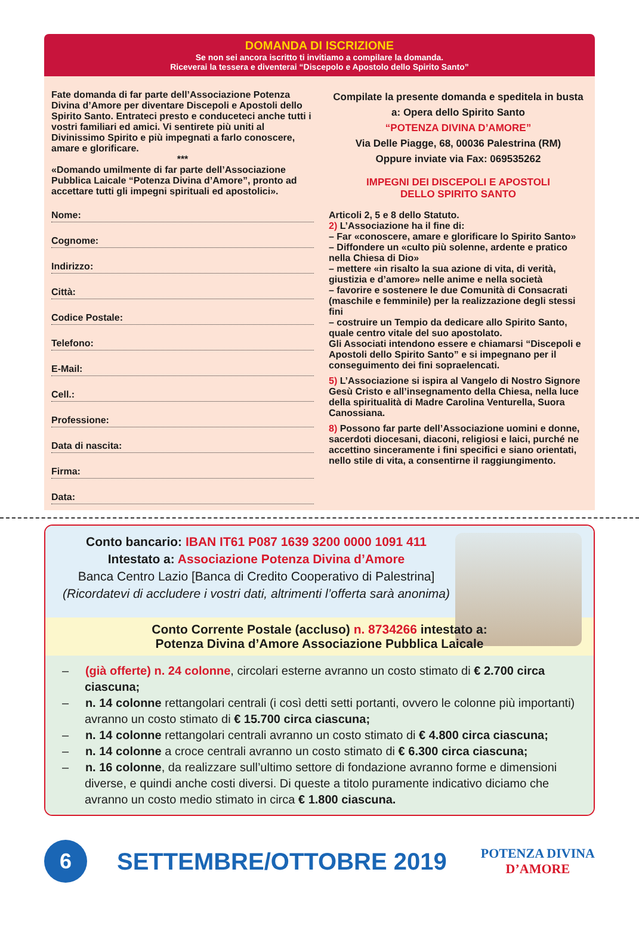DOMANDA DI ISCRIZIONE
Se non sei ancora iscritto ti invitiamo a compilare la domanda.
Riceverai la tessera e diventerai “Discepolo e Apostolo dello Spirito Santo”
Fate domanda di far parte dell’Associazione Potenza Divina d’Amore per diventare Discepoli e Apostoli dello Spirito Santo. Entrateci presto e conduceteci anche tutti i vostri familiari ed amici. Vi sentirete più uniti al Divinissimo Spirito e più impegnati a farlo conoscere, amare e glorificare.
***
«Domando umilmente di far parte dell’Associazione Pubblica Laicale “Potenza Divina d’Amore”, pronto ad accettare tutti gli impegni spirituali ed apostolici».
Nome:
Cognome:
Indirizzo:
Città:
Codice Postale:
Telefono:
E-Mail:
Cell.:
Professione:
Data di nascita:
Firma:
Data:
Compilate la presente domanda e speditela in busta
a: Opera dello Spirito Santo
“POTENZA DIVINA D’AMORE”
Via Delle Piagge, 68, 00036 Palestrina (RM)
Oppure inviate via Fax: 069535262
IMPEGNI DEI DISCEPOLI E APOSTOLI
DELLO SPIRITO SANTO
Articoli 2, 5 e 8 dello Statuto.
2) L’Associazione ha il fine di:
– Far «conoscere, amare e glorificare lo Spirito Santo»
– Diffondere un «culto più solenne, ardente e pratico nella Chiesa di Dio»
– mettere «in risalto la sua azione di vita, di verità, giustizia e d’amore» nelle anime e nella società
– favorire e sostenere le due Comunità di Consacrati (maschile e femminile) per la realizzazione degli stessi fini
– costruire un Tempio da dedicare allo Spirito Santo, quale centro vitale del suo apostolato.
Gli Associati intendono essere e chiamarsi “Discepoli e Apostoli dello Spirito Santo” e si impegnano per il conseguimento dei fini sopraelencati.
5) L’Associazione si ispira al Vangelo di Nostro Signore Gesù Cristo e all’insegnamento della Chiesa, nella luce della spiritualità di Madre Carolina Venturella, Suora Canossiana.
8) Possono far parte dell’Associazione uomini e donne, sacerdoti diocesani, diaconi, religiosi e laici, purché ne accettino sinceramente i fini specifici e siano orientati, nello stile di vita, a consentirne il raggiungimento.
Conto bancario: IBAN IT61 P087 1639 3200 0000 1091 411
Intestato a: Associazione Potenza Divina d’Amore
Banca Centro Lazio [Banca di Credito Cooperativo di Palestrina]
(Ricordatevi di accludere i vostri dati, altrimenti l’offerta sarà anonima)
Conto Corrente Postale (accluso) n. 8734266 intestato a:
Potenza Divina d’Amore Associazione Pubblica Laicale
– (già offerte) n. 24 colonne, circolari esterne avranno un costo stimato di € 2.700 circa ciascuna;
– n. 14 colonne rettangolari centrali (i così detti setti portanti, ovvero le colonne più importanti) avranno un costo stimato di € 15.700 circa ciascuna;
– n. 14 colonne rettangolari centrali avranno un costo stimato di € 4.800 circa ciascuna;
– n. 14 colonne a croce centrali avranno un costo stimato di € 6.300 circa ciascuna;
– n. 16 colonne, da realizzare sull’ultimo settore di fondazione avranno forme e dimensioni diverse, e quindi anche costi diversi. Di queste a titolo puramente indicativo diciamo che avranno un costo medio stimato in circa € 1.800 ciascuna.
6
SETTEMBRE/OTTOBRE 2019
POTENZA DIVINA
D’AMORE